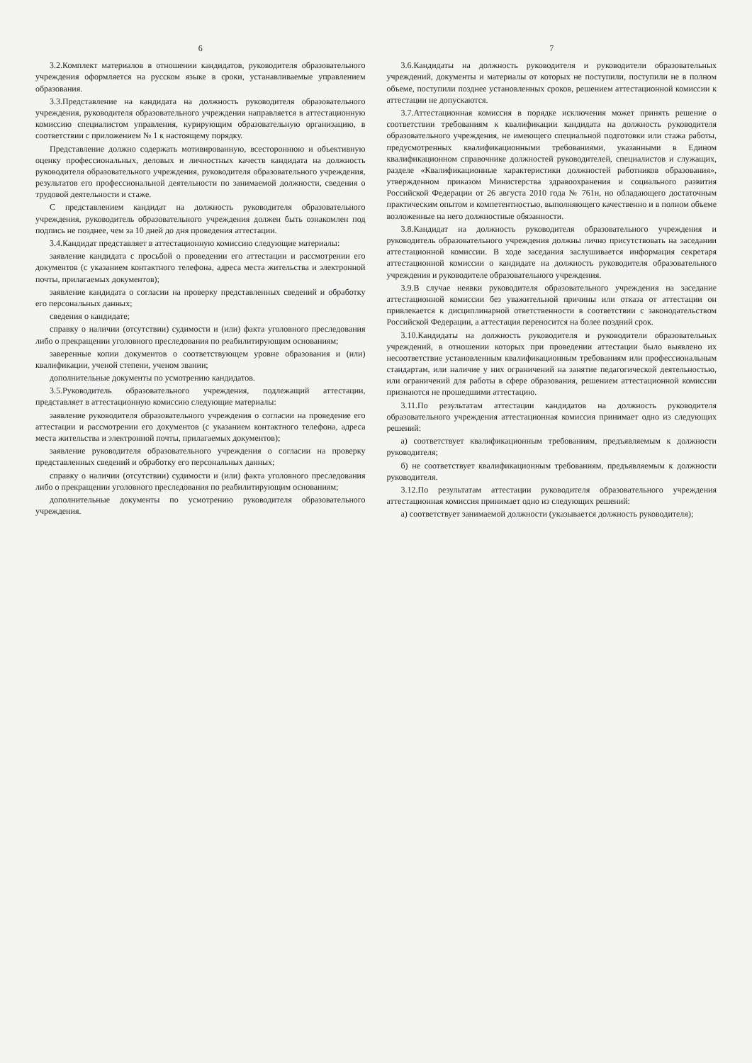6
3.2.Комплект материалов в отношении кандидатов, руководителя образовательного учреждения оформляется на русском языке в сроки, устанавливаемые управлением образования.
3.3.Представление на кандидата на должность руководителя образовательного учреждения, руководителя образовательного учреждения направляется в аттестационную комиссию специалистом управления, курирующим образовательную организацию, в соответствии с приложением № 1 к настоящему порядку.
Представление должно содержать мотивированную, всестороннюю и объективную оценку профессиональных, деловых и личностных качеств кандидата на должность руководителя образовательного учреждения, руководителя образовательного учреждения, результатов его профессиональной деятельности по занимаемой должности, сведения о трудовой деятельности и стаже.
С представлением кандидат на должность руководителя образовательного учреждения, руководитель образовательного учреждения должен быть ознакомлен под подпись не позднее, чем за 10 дней до дня проведения аттестации.
3.4.Кандидат представляет в аттестационную комиссию следующие материалы:
заявление кандидата с просьбой о проведении его аттестации и рассмотрении его документов (с указанием контактного телефона, адреса места жительства и электронной почты, прилагаемых документов);
заявление кандидата о согласии на проверку представленных сведений и обработку его персональных данных;
сведения о кандидате;
справку о наличии (отсутствии) судимости и (или) факта уголовного преследования либо о прекращении уголовного преследования по реабилитирующим основаниям;
заверенные копии документов о соответствующем уровне образования и (или) квалификации, ученой степени, ученом звании;
дополнительные документы по усмотрению кандидатов.
3.5.Руководитель образовательного учреждения, подлежащий аттестации, представляет в аттестационную комиссию следующие материалы:
заявление руководителя образовательного учреждения о согласии на проведение его аттестации и рассмотрении его документов (с указанием контактного телефона, адреса места жительства и электронной почты, прилагаемых документов);
заявление руководителя образовательного учреждения о согласии на проверку представленных сведений и обработку его персональных данных;
справку о наличии (отсутствии) судимости и (или) факта уголовного преследования либо о прекращении уголовного преследования по реабилитирующим основаниям;
дополнительные документы по усмотрению руководителя образовательного учреждения.
7
3.6.Кандидаты на должность руководителя и руководители образовательных учреждений, документы и материалы от которых не поступили, поступили не в полном объеме, поступили позднее установленных сроков, решением аттестационной комиссии к аттестации не допускаются.
3.7.Аттестационная комиссия в порядке исключения может принять решение о соответствии требованиям к квалификации кандидата на должность руководителя образовательного учреждения, не имеющего специальной подготовки или стажа работы, предусмотренных квалификационными требованиями, указанными в Едином квалификационном справочнике должностей руководителей, специалистов и служащих, разделе «Квалификационные характеристики должностей работников образования», утвержденном приказом Министерства здравоохранения и социального развития Российской Федерации от 26 августа 2010 года № 761н, но обладающего достаточным практическим опытом и компетентностью, выполняющего качественно и в полном объеме возложенные на него должностные обязанности.
3.8.Кандидат на должность руководителя образовательного учреждения и руководитель образовательного учреждения должны лично присутствовать на заседании аттестационной комиссии. В ходе заседания заслушивается информация секретаря аттестационной комиссии о кандидате на должность руководителя образовательного учреждения и руководителе образовательного учреждения.
3.9.В случае неявки руководителя образовательного учреждения на заседание аттестационной комиссии без уважительной причины или отказа от аттестации он привлекается к дисциплинарной ответственности в соответствии с законодательством Российской Федерации, а аттестация переносится на более поздний срок.
3.10.Кандидаты на должность руководителя и руководители образовательных учреждений, в отношении которых при проведении аттестации было выявлено их несоответствие установленным квалификационным требованиям или профессиональным стандартам, или наличие у них ограничений на занятие педагогической деятельностью, или ограничений для работы в сфере образования, решением аттестационной комиссии признаются не прошедшими аттестацию.
3.11.По результатам аттестации кандидатов на должность руководителя образовательного учреждения аттестационная комиссия принимает одно из следующих решений:
а) соответствует квалификационным требованиям, предъявляемым к должности руководителя;
б) не соответствует квалификационным требованиям, предъявляемым к должности руководителя.
3.12.По результатам аттестации руководителя образовательного учреждения аттестационная комиссия принимает одно из следующих решений:
а) соответствует занимаемой должности (указывается должность руководителя);